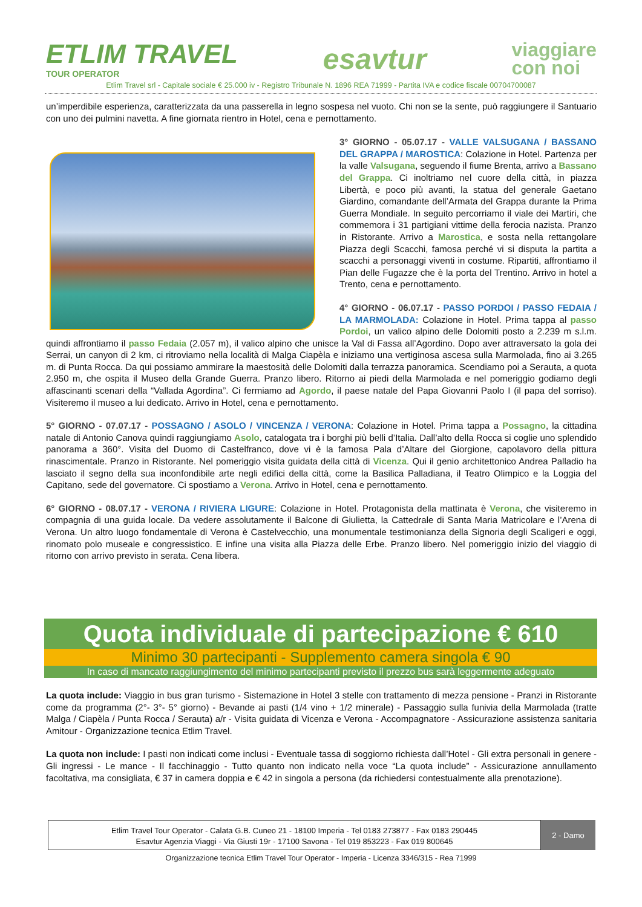ETLIM TRAVEL
TOUR OPERATOR
esavtur
viaggiare
con noi
Etlim Travel srl - Capitale sociale € 25.000 iv - Registro Tribunale N. 1896 REA 71999 - Partita IVA e codice fiscale 00704700087
un’imperdibile esperienza, caratterizzata da una passerella in legno sospesa nel vuoto. Chi non se la sente, può raggiungere il Santuario con uno dei pulmini navetta. A fine giornata rientro in Hotel, cena e pernottamento.
3° GIORNO - 05.07.17 - VALLE VALSUGANA / BASSANO DEL GRAPPA / MAROSTICA: Colazione in Hotel. Partenza per la valle Valsugana, seguendo il fiume Brenta, arrivo a Bassano del Grappa. Ci inoltriamo nel cuore della città, in piazza Libertà, e poco più avanti, la statua del generale Gaetano Giardino, comandante dell’Armata del Grappa durante la Prima Guerra Mondiale. In seguito percorriamo il viale dei Martiri, che commemora i 31 partigiani vittime della ferocia nazista. Pranzo in Ristorante. Arrivo a Marostica, e sosta nella rettangolare Piazza degli Scacchi, famosa perché vi si disputa la partita a scacchi a personaggi viventi in costume. Ripartiti, affrontiamo il Pian delle Fugazze che è la porta del Trentino. Arrivo in hotel a Trento, cena e pernottamento.
4° GIORNO - 06.07.17 - PASSO PORDOI / PASSO FEDAIA / LA MARMOLADA: Colazione in Hotel. Prima tappa al passo Pordoi, un valico alpino delle Dolomiti posto a 2.239 m s.l.m. quindi affrontiamo il passo Fedaia (2.057 m), il valico alpino che unisce la Val di Fassa all’Agordino. Dopo aver attraversato la gola dei Serrai, un canyon di 2 km, ci ritroviamo nella località di Malga Ciapèla e iniziamo una vertiginosa ascesa sulla Marmolada, fino ai 3.265 m. di Punta Rocca. Da qui possiamo ammirare la maestosità delle Dolomiti dalla terrazza panoramica. Scendiamo poi a Serauta, a quota 2.950 m, che ospita il Museo della Grande Guerra. Pranzo libero. Ritorno ai piedi della Marmolada e nel pomeriggio godiamo degli affascinanti scenari della “Vallada Agordina”. Ci fermiamo ad Agordo, il paese natale del Papa Giovanni Paolo I (il papa del sorriso). Visiteremo il museo a lui dedicato. Arrivo in Hotel, cena e pernottamento.
5° GIORNO - 07.07.17 - POSSAGNO / ASOLO / VINCENZA / VERONA: Colazione in Hotel. Prima tappa a Possagno, la cittadina natale di Antonio Canova quindi raggiungiamo Asolo, catalogata tra i borghi più belli d’Italia. Dall’alto della Rocca si coglie uno splendido panorama a 360°. Visita del Duomo di Castelfranco, dove vi è la famosa Pala d’Altare del Giorgione, capolavoro della pittura rinascimentale. Pranzo in Ristorante. Nel pomeriggio visita guidata della città di Vicenza. Qui il genio architettonico Andrea Palladio ha lasciato il segno della sua inconfondibile arte negli edifici della città, come la Basilica Palladiana, il Teatro Olimpico e la Loggia del Capitano, sede del governatore. Ci spostiamo a Verona. Arrivo in Hotel, cena e pernottamento.
6° GIORNO - 08.07.17 - VERONA / RIVIERA LIGURE: Colazione in Hotel. Protagonista della mattinata è Verona, che visiteremo in compagnia di una guida locale. Da vedere assolutamente il Balcone di Giulietta, la Cattedrale di Santa Maria Matricolare e l’Arena di Verona. Un altro luogo fondamentale di Verona è Castelvecchio, una monumentale testimonianza della Signoria degli Scaligeri e oggi, rinomato polo museale e congressistico. E infine una visita alla Piazza delle Erbe. Pranzo libero. Nel pomeriggio inizio del viaggio di ritorno con arrivo previsto in serata. Cena libera.
Quota individuale di partecipazione € 610
Minimo 30 partecipanti - Supplemento camera singola € 90
In caso di mancato raggiungimento del minimo partecipanti previsto il prezzo bus sarà leggermente adeguato
La quota include: Viaggio in bus gran turismo - Sistemazione in Hotel 3 stelle con trattamento di mezza pensione - Pranzi in Ristorante come da programma (2°- 3°- 5° giorno) - Bevande ai pasti (1/4 vino + 1/2 minerale) - Passaggio sulla funivia della Marmolada (tratte Malga / Ciapèla / Punta Rocca / Serauta) a/r - Visita guidata di Vicenza e Verona - Accompagnatore - Assicurazione assistenza sanitaria Amitour - Organizzazione tecnica Etlim Travel.
La quota non include: I pasti non indicati come inclusi - Eventuale tassa di soggiorno richiesta dall’Hotel - Gli extra personali in genere - Gli ingressi - Le mance - Il facchinaggio - Tutto quanto non indicato nella voce “La quota include” - Assicurazione annullamento facoltativa, ma consigliata, € 37 in camera doppia e € 42 in singola a persona (da richiedersi contestualmente alla prenotazione).
Etlim Travel Tour Operator - Calata G.B. Cuneo 21 - 18100 Imperia - Tel 0183 273877 - Fax 0183 290445
Esavtur Agenzia Viaggi - Via Giusti 19r - 17100 Savona - Tel 019 853223 - Fax 019 800645
2 - Damo
Organizzazione tecnica Etlim Travel Tour Operator - Imperia - Licenza 3346/315 - Rea 71999